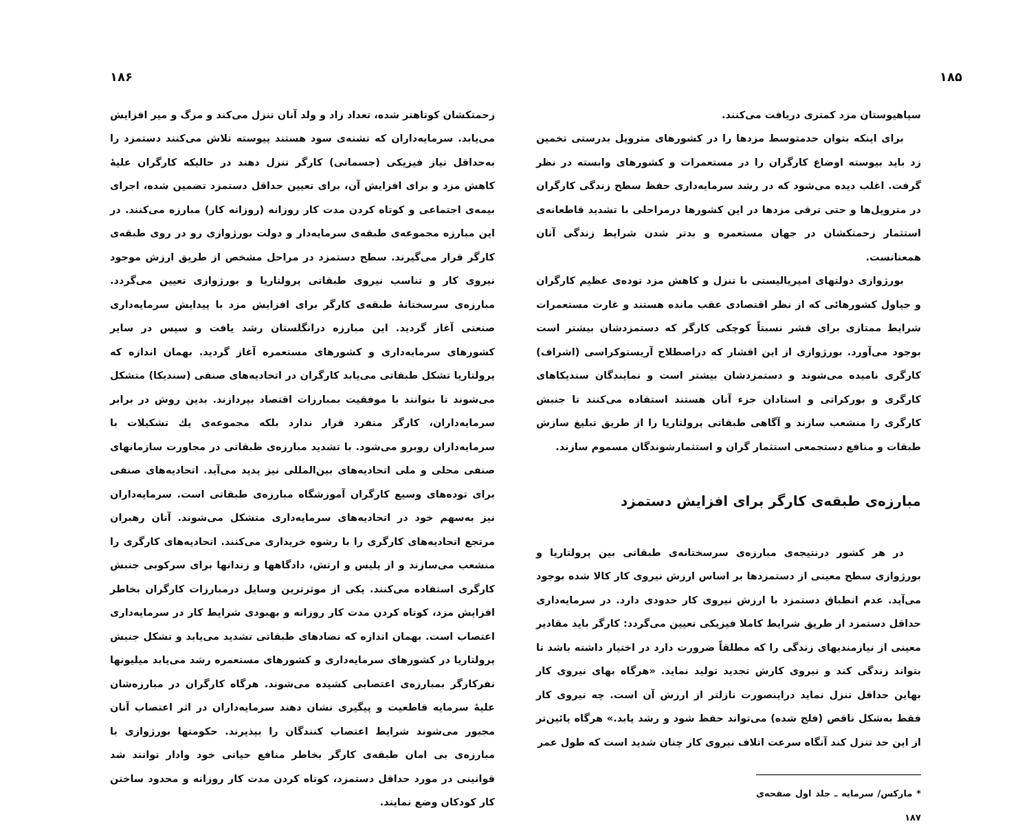۱۸۵
سپاهیوستان مزد کمتری دریافت می‌کنند.
برای اینکه بتوان حدمتوسط مزدها را در کشورهای متروپل بدرستی تخمین زد باید بیوسته اوضاع کارگران را در مستعمرات و کشورهای وابسته در نظر گرفت. اغلب دیده می‌شود که در رشد سرمایه‌داری حفظ سطح زندگی کارگران در متروپل‌ها و حتی ترقی مزدها در این کشورها درمراحلی با تشدید قاطعانه‌ی استثمار زحمتکشان در جهان مستعمره و بدتر شدن شرایط زندگی آنان همعنانست.
بورژوازی دولتهای امپریالیستی با تنزل و کاهش مزد توده‌ی عظیم کارگران و جیاول کشورهائی که از نظر اقتصادی عقب مانده هستند و غارت مستعمرات شرایط ممتازی برای قشر نسبتاً کوچکی کارگر که دستمزدشان بیشتر است بوجود می‌آورد. بورژوازی از این اقشار که دراصطلاح آریستوکراسی (اشراف) کارگری نامیده می‌شوند و دستمزدشان بیشتر است و نمایندگان سندیکاهای کارگری و بورکراتی و استادان جزء آنان هستند استفاده می‌کنند تا جنبش کارگری را منشعب سازند و آگاهی طبقاتی پرولتاریا را از طریق تبلیغ سازش طبقات و منافع دستجمعی استثمار گران و استثمارشوندگان مسموم سازند.
مبارزه‌ی طبقه‌ی کارگر برای افزایش دستمزد
در هر کشور درنتیجه‌ی مبارزه‌ی سرسختانه‌ی طبقاتی بین پرولتاریا و بورژوازی سطح معینی از دستمزدها بر اساس ارزش نیروی کار کالا شده بوجود می‌آید. عدم انطباق دستمزد با ارزش نیروی کار حدودی دارد. در سرمایه‌داری حداقل دستمزد از طریق شرایط کاملا فیزیکی تعیین می‌گردد: کارگر باید مقادیر معینی از نیازمندیهای زندگی را که مطلقاً ضرورت دارد در اختیار داشته باشد تا بتواند زندگی کند و نیروی کارش تجدید تولید نماید. «هرگاه بهای نیروی کار بهاین حداقل تنزل نماید دراینصورت نازلتر از ارزش آن است. چه نیروی کار فقط به‌شکل ناقص (فلج شده) می‌تواند حفظ شود و رشد یابد.» هرگاه پائین‌تر از این حد تنزل کند آنگاه سرعت اتلاف نیروی کار چنان شدید است که طول عمر
* مارکس/ سرمایه ـ جلد اول صفحه‌ی ۱۸۷
۱۸۶
زحمتکشان کوتاهتر شده، تعداد زاد و ولد آنان تنزل می‌کند و مرگ و میر افزایش می‌یابد. سرمایه‌داران که تشنه‌ی سود هستند پیوسته تلاش می‌کنند دستمزد را به‌حداقل نیاز فیزیکی (جسمانی) کارگر تنزل دهند در حالیکه کارگران علیهٔ کاهش مزد و برای افزایش آن، برای تعیین حداقل دستمزد تضمین شده، اجرای بیمه‌ی اجتماعی و کوتاه کردن مدت کار روزانه (روزانه کار) مبارزه می‌کنند. در این مبارزه مجموعه‌ی طبقه‌ی سرمایه‌دار و دولت بورژوازی رو در روی طبقه‌ی کارگر قرار می‌گیرند. سطح دستمزد در مراحل مشخص از طریق ارزش موجود نیروی کار و تناسب نیروی طبقاتی پرولتاریا و بورژوازی تعیین می‌گردد. مبارزه‌ی سرسختانهٔ طبقه‌ی کارگر برای افزایش مزد با پیدایش سرمایه‌داری صنعتی آغاز گردید. این مبارزه درانگلستان رشد یافت و سپس در سایر کشورهای سرمایه‌داری و کشورهای مستعمره آغاز گردید. بهمان اندازه که پرولتاریا تشکل طبقاتی می‌یابد کارگران در اتحادیه‌های صنفی (سندیکا) متشکل می‌شوند تا بتوانند با موفقیت بمبارزات اقتصاد بپردازند. بدین روش در برابر سرمایه‌داران، کارگر منفرد قرار ندارد بلکه مجموعه‌ی یك تشکیلات با سرمایه‌داران روبرو می‌شود. با تشدید مبارزه‌ی طبقاتی در مجاورت سازمانهای صنفی محلی و ملی اتحادیه‌های بین‌المللی نیز پدید می‌آید. اتحادیه‌های صنفی برای توده‌های وسیع کارگران آموزشگاه مبارزه‌ی طبقاتی است. سرمایه‌داران نیز به‌سهم خود در اتحادیه‌های سرمایه‌داری متشکل می‌شوند. آنان رهبران مرتجع اتحادیه‌های کارگری را با رشوه خریداری می‌کنند. اتحادیه‌های کارگری را منشعب می‌سازند و از پلیس و ارتش، دادگاهها و زندانها برای سرکوبی جنبش کارگری استفاده می‌کنند. یکی از موثرترین وسایل درمبارزات کارگران بخاطر افزایش مزد، کوتاه کردن مدت کار روزانه و بهبودی شرایط کار در سرمایه‌داری اعتصاب است. بهمان اندازه که تضادهای طبقاتی تشدید می‌یابد و تشکل جنبش پرولتاریا در کشورهای سرمایه‌داری و کشورهای مستعمره رشد می‌یابد میلیونها نفرکارگر بمبارزه‌ی اعتصابی کشیده می‌شوند. هرگاه کارگران در مبارزه‌شان علیهٔ سرمایه قاطعیت و پیگیری نشان دهند سرمایه‌داران در اثر اعتصاب آنان مجبور می‌شوند شرایط اعتصاب کنندگان را بپذیرند. حکومتها بورژوازی با مبارزه‌ی بی امان طبقه‌ی کارگر بخاطر منافع حیاتی خود وادار توانند شد قوانینی در مورد حداقل دستمزد، کوتاه کردن مدت کار روزانه و محدود ساختن کار کودکان وضع نمایند.